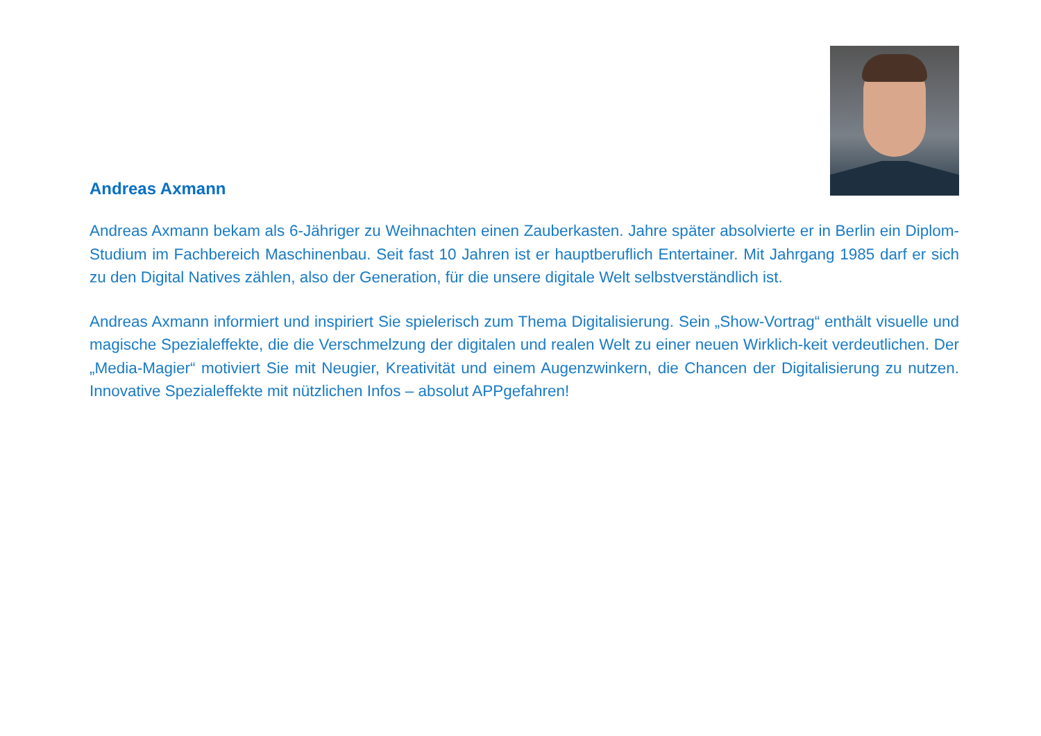Andreas Axmann
Andreas Axmann bekam als 6-Jähriger zu Weihnachten einen Zauberkasten. Jahre später absolvierte er in Berlin ein Diplom-Studium im Fachbereich Maschinenbau. Seit fast 10 Jahren ist er hauptberuflich Entertainer. Mit Jahrgang 1985 darf er sich zu den Digital Natives zählen, also der Generation, für die unsere digitale Welt selbstverständlich ist.
Andreas Axmann informiert und inspiriert Sie spielerisch zum Thema Digitalisierung. Sein „Show-Vortrag“ enthält visuelle und magische Spezialeffekte, die die Verschmelzung der digitalen und realen Welt zu einer neuen Wirklich-keit verdeutlichen. Der „Media-Magier“ motiviert Sie mit Neugier, Kreativität und einem Augenzwinkern, die Chancen der Digitalisierung zu nutzen. Innovative Spezialeffekte mit nützlichen Infos – absolut APPgefahren!